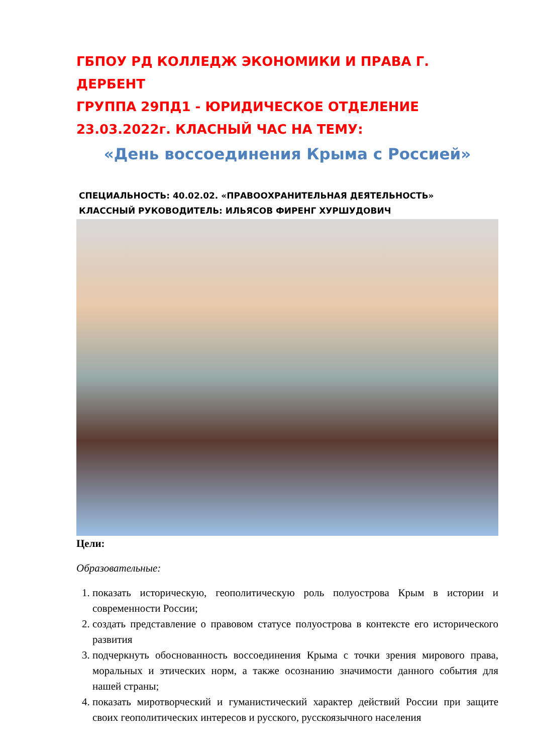ГБПОУ РД КОЛЛЕДЖ ЭКОНОМИКИ И ПРАВА Г. ДЕРБЕНТ
ГРУППА 29ПД1 - ЮРИДИЧЕСКОЕ ОТДЕЛЕНИЕ
23.03.2022г. КЛАСНЫЙ ЧАС НА ТЕМУ:
«День воссоединения Крыма с Россией»
СПЕЦИАЛЬНОСТЬ: 40.02.02. «ПРАВООХРАНИТЕЛЬНАЯ ДЕЯТЕЛЬНОСТЬ»
КЛАССНЫЙ РУКОВОДИТЕЛЬ: ИЛЬЯСОВ ФИРЕНГ ХУРШУДОВИЧ
Цели:
Образовательные:
1. показать историческую, геополитическую роль полуострова Крым в истории и современности России;
2. создать представление о правовом статусе полуострова в контексте его исторического развития
3. подчеркнуть обоснованность воссоединения Крыма с точки зрения мирового права, моральных и этических норм, а также осознанию значимости данного события для нашей страны;
4. показать миротворческий и гуманистический характер действий России при защите своих геополитических интересов и русского, русскоязычного населения